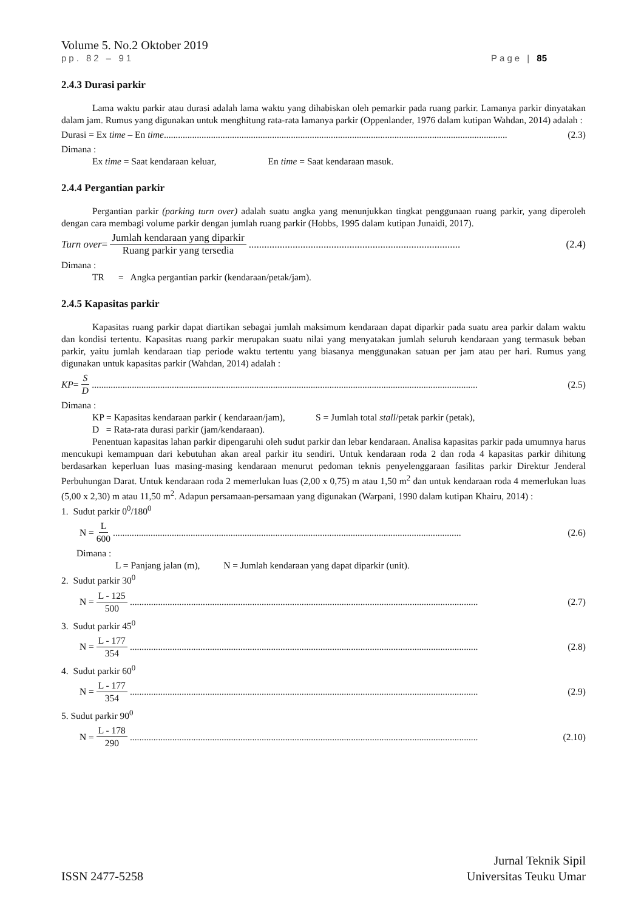Volume 5. No.2 Oktober 2019
pp. 82 – 91 Page | 85
2.4.3 Durasi parkir
Lama waktu parkir atau durasi adalah lama waktu yang dihabiskan oleh pemarkir pada ruang parkir. Lamanya parkir dinyatakan dalam jam. Rumus yang digunakan untuk menghitung rata-rata lamanya parkir (Oppenlander, 1976 dalam kutipan Wahdan, 2014) adalah :
Durasi = Ex time – En time.................................................................................................................................................. (2.3)
Dimana :
Ex time = Saat kendaraan keluar, En time = Saat kendaraan masuk.
2.4.4 Pergantian parkir
Pergantian parkir (parking turn over) adalah suatu angka yang menunjukkan tingkat penggunaan ruang parkir, yang diperoleh dengan cara membagi volume parkir dengan jumlah ruang parkir (Hobbs, 1995 dalam kutipan Junaidi, 2017).
Turn over = Jumlah kendaraan yang diparkir Ruang parkir yang tersedia.................................................................................. (2.4)
Dimana :
TR = Angka pergantian parkir (kendaraan/petak/jam).
2.4.5 Kapasitas parkir
Kapasitas ruang parkir dapat diartikan sebagai jumlah maksimum kendaraan dapat diparkir pada suatu area parkir dalam waktu dan kondisi tertentu. Kapasitas ruang parkir merupakan suatu nilai yang menyatakan jumlah seluruh kendaraan yang termasuk beban parkir, yaitu jumlah kendaraan tiap periode waktu tertentu yang biasanya menggunakan satuan per jam atau per hari. Rumus yang digunakan untuk kapasitas parkir (Wahdan, 2014) adalah :
KP = S D.................................................................................................................................................................... (2.5)
Dimana :
KP = Kapasitas kendaraan parkir ( kendaraan/jam), S = Jumlah total stall/petak parkir (petak),
D = Rata-rata durasi parkir (jam/kendaraan).
Penentuan kapasitas lahan parkir dipengaruhi oleh sudut parkir dan lebar kendaraan. Analisa kapasitas parkir pada umumnya harus mencukupi kemampuan dari kebutuhan akan areal parkir itu sendiri. Untuk kendaraan roda 2 dan roda 4 kapasitas parkir dihitung berdasarkan keperluan luas masing-masing kendaraan menurut pedoman teknis penyelenggaraan fasilitas parkir Direktur Jenderal Perbuhungan Darat. Untuk kendaraan roda 2 memerlukan luas (2,00 x 0,75) m atau 1,50 m<sup>2</sup> dan untuk kendaraan roda 4 memerlukan luas (5,00 x 2,30) m atau 11,50 m<sup>2</sup>. Adapun persamaan-persamaan yang digunakan (Warpani, 1990 dalam kutipan Khairu, 2014) :
1. Sudut parkir 0<sup>0</sup>/180<sup>0</sup>
N = L 600.................................................................................................................................................... (2.6)
Dimana :
L = Panjang jalan (m), N = Jumlah kendaraan yang dapat diparkir (unit).
2. Sudut parkir 30<sup>0</sup>
N = L - 125 500.................................................................................................................................................... (2.7)
3. Sudut parkir 45<sup>0</sup>
N = L - 177 354.................................................................................................................................................... (2.8)
4. Sudut parkir 60<sup>0</sup>
N = L - 177 354.................................................................................................................................................... (2.9)
5. Sudut parkir 90<sup>0</sup>
N = L - 178 290.................................................................................................................................................... (2.10)
ISSN 2477-5258 Jurnal Teknik Sipil
Universitas Teuku Umar